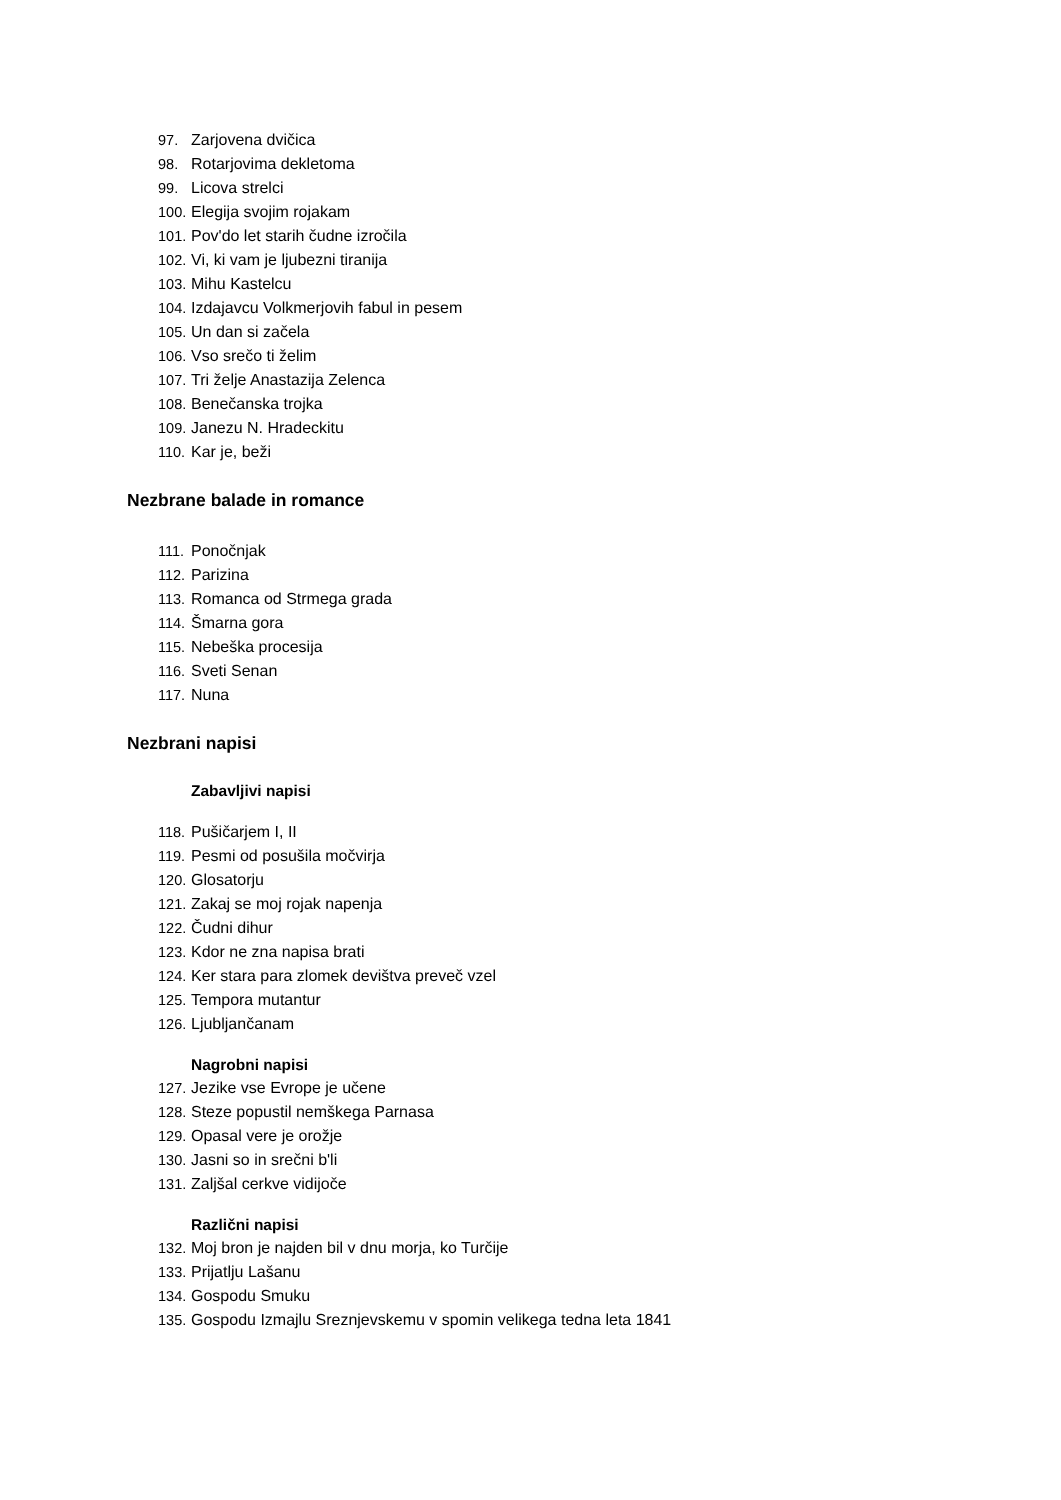97. Zarjovena dvičica
98. Rotarjovima dekletoma
99. Licova strelci
100. Elegija svojim rojakam
101. Pov'do let starih čudne izročila
102. Vi, ki vam je ljubezni tiranija
103. Mihu Kastelcu
104. Izdajavcu Volkmerjovih fabul in pesem
105. Un dan si začela
106. Vso srečo ti želim
107. Tri želje Anastazija Zelenca
108. Benečanska trojka
109. Janezu N. Hradeckitu
110. Kar je, beži
Nezbrane balade in romance
111. Ponočnjak
112. Parizina
113. Romanca od Strmega grada
114. Šmarna gora
115. Nebeška procesija
116. Sveti Senan
117. Nuna
Nezbrani napisi
Zabavljivi napisi
118. Pušičarjem I, II
119. Pesmi od posušila močvirja
120. Glosatorju
121. Zakaj se moj rojak napenja
122. Čudni dihur
123. Kdor ne zna napisa brati
124. Ker stara para zlomek devištva preveč vzel
125. Tempora mutantur
126. Ljubljančanam
Nagrobni napisi
127. Jezike vse Evrope je učene
128. Steze popustil nemškega Parnasa
129. Opasal vere je orožje
130. Jasni so in srečni b'li
131. Zaljšal cerkve vidijoče
Različni napisi
132. Moj bron je najden bil v dnu morja, ko Turčije
133. Prijatlju Lašanu
134. Gospodu Smuku
135. Gospodu Izmajlu Sreznjevskemu v spomin velikega tedna leta 1841